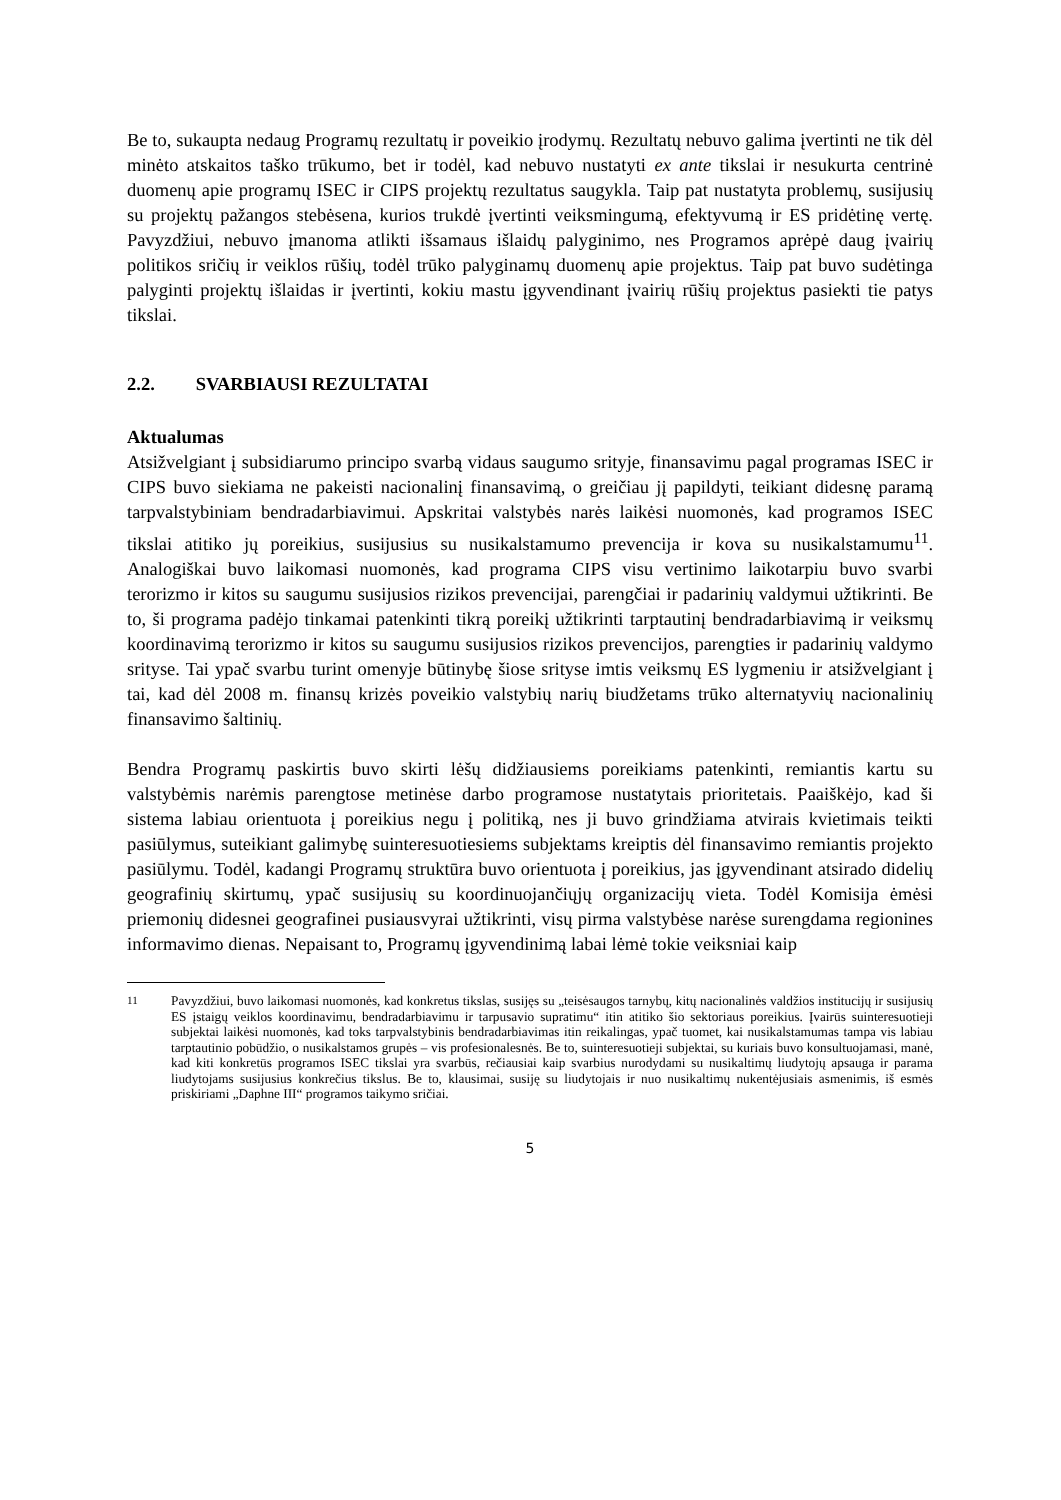Be to, sukaupta nedaug Programų rezultatų ir poveikio įrodymų. Rezultatų nebuvo galima įvertinti ne tik dėl minėto atskaitos taško trūkumo, bet ir todėl, kad nebuvo nustatyti ex ante tikslai ir nesukurta centrinė duomenų apie programų ISEC ir CIPS projektų rezultatus saugykla. Taip pat nustatyta problemų, susijusių su projektų pažangos stebėsena, kurios trukdė įvertinti veiksmingumą, efektyvumą ir ES pridėtinę vertę. Pavyzdžiui, nebuvo įmanoma atlikti išsamaus išlaidų palyginimo, nes Programos aprėpė daug įvairių politikos sričių ir veiklos rūšių, todėl trūko palyginamų duomenų apie projektus. Taip pat buvo sudėtinga palyginti projektų išlaidas ir įvertinti, kokiu mastu įgyvendinant įvairių rūšių projektus pasiekti tie patys tikslai.
2.2. SVARBIAUSI REZULTATAI
Aktualumas
Atsižvelgiant į subsidiarumo principo svarbą vidaus saugumo srityje, finansavimu pagal programas ISEC ir CIPS buvo siekiama ne pakeisti nacionalinį finansavimą, o greičiau jį papildyti, teikiant didesnę paramą tarpvalstybiniam bendradarbiavimui. Apskritai valstybės narės laikėsi nuomonės, kad programos ISEC tikslai atitiko jų poreikius, susijusius su nusikalstamumo prevencija ir kova su nusikalstamumu<sup>11</sup>. Analogiškai buvo laikomasi nuomonės, kad programa CIPS visu vertinimo laikotarpiu buvo svarbi terorizmo ir kitos su saugumu susijusios rizikos prevencijai, parengčiai ir padarinių valdymui užtikrinti. Be to, ši programa padėjo tinkamai patenkinti tikrą poreikį užtikrinti tarptautinį bendradarbiavimą ir veiksmų koordinavimą terorizmo ir kitos su saugumu susijusios rizikos prevencijos, parengties ir padarinių valdymo srityse. Tai ypač svarbu turint omenyje būtinybę šiose srityse imtis veiksmų ES lygmeniu ir atsižvelgiant į tai, kad dėl 2008 m. finansų krizės poveikio valstybių narių biudžetams trūko alternatyvių nacionalinių finansavimo šaltinių.
Bendra Programų paskirtis buvo skirti lėšų didžiausiems poreikiams patenkinti, remiantis kartu su valstybėmis narėmis parengtose metinėse darbo programose nustatytais prioritetais. Paaiškėjo, kad ši sistema labiau orientuota į poreikius negu į politiką, nes ji buvo grindžiama atvirais kvietimais teikti pasiūlymus, suteikiant galimybę suinteresuotiesiems subjektams kreiptis dėl finansavimo remiantis projekto pasiūlymu. Todėl, kadangi Programų struktūra buvo orientuota į poreikius, jas įgyvendinant atsirado didelių geografinių skirtumų, ypač susijusių su koordinuojančiųjų organizacijų vieta. Todėl Komisija ėmėsi priemonių didesnei geografinei pusiausvyrai užtikrinti, visų pirma valstybėse narėse surengdama regionines informavimo dienas. Nepaisant to, Programų įgyvendinimą labai lėmė tokie veiksniai kaip
<sup>11</sup> Pavyzdžiui, buvo laikomasi nuomonės, kad konkretus tikslas, susijęs su „teisėsaugos tarnybų, kitų nacionalinės valdžios institucijų ir susijusių ES įstaigų veiklos koordinavimu, bendradarbiavimu ir tarpusavio supratimu“ itin atitiko šio sektoriaus poreikius. Įvairūs suinteresuotieji subjektai laikėsi nuomonės, kad toks tarpvalstybinis bendradarbiavimas itin reikalingas, ypač tuomet, kai nusikalstamumas tampa vis labiau tarptautinio pobūdžio, o nusikalstamos grupės – vis profesionalesnės. Be to, suinteresuotieji subjektai, su kuriais buvo konsultuojamasi, manė, kad kiti konkretūs programos ISEC tikslai yra svarbūs, rečiausiai kaip svarbius nurodydami su nusikaltimų liudytojų apsauga ir parama liudytojams susijusius konkrečius tikslus. Be to, klausimai, susiję su liudytojais ir nuo nusikaltimų nukentėjusiais asmenimis, iš esmės priskiriami „Daphne III“ programos taikymo sričiai.
5